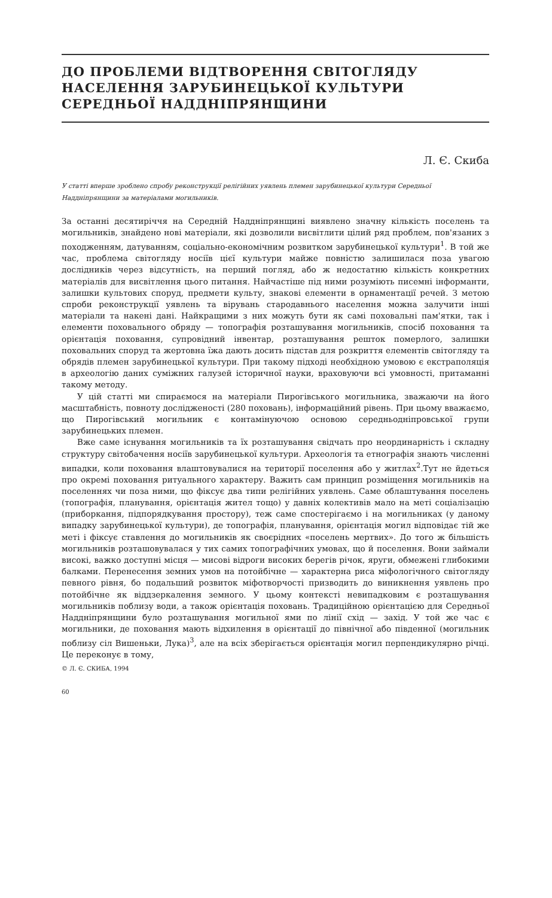ДО ПРОБЛЕМИ ВІДТВОРЕННЯ СВІТОГЛЯДУ
НАСЕЛЕННЯ ЗАРУБИНЕЦЬКОЇ КУЛЬТУРИ
СЕРЕДНЬОЇ НАДДНІПРЯНЩИНИ
Л. Є. Скиба
У статті вперше зроблено спробу реконструкції релігійних уявлень племен зарубинецької культури Середньої Наддніпрянщини за матеріалами могильників.
За останні десятиріччя на Середній Наддніпрянщині виявлено значну кількість поселень та могильників, знайдено нові матеріали, які дозволили висвітлити цілий ряд проблем, пов'язаних з походженням, датуванням, соціально-економічним розвитком зарубинецької культури<sup>1</sup>. В той же час, проблема світогляду носіїв цієї культури майже повністю залишилася поза увагою дослідників через відсутність, на перший погляд, або ж недостатню кількість конкретних матеріалів для висвітлення цього питання. Найчастіше під ними розуміють писемні інформанти, залишки культових споруд, предмети культу, знакові елементи в орнаментації речей. З метою спроби реконструкції уявлень та вірувань стародавнього населення можна залучити інші матеріали та накені дані. Найкращими з них можуть бути як самі поховальні пам'ятки, так і елементи поховального обряду — топографія розташування могильників, спосіб поховання та орієнтація поховання, супровідний інвентар, розташування решток померлого, залишки поховальних споруд та жертовна їжа дають досить підстав для розкриття елементів світогляду та обрядів племен зарубинецької культури. При такому підході необхідною умовою є екстраполяція в археологію даних суміжних галузей історичної науки, враховуючи всі умовності, притаманні такому методу.
У цій статті ми спираємося на матеріали Пирогівського могильника, зважаючи на його масштабність, повноту дослідженості (280 поховань), інформаційний рівень. При цьому вважаємо, що Пирогівський могильник є контамінуючою основою середньодніпровської групи зарубинецьких племен.
Вже саме існування могильників та їх розташування свідчать про неординарність і складну структуру світобачення носіїв зарубинецької культури. Археологія та етнографія знають численні випадки, коли поховання влаштовувалися на території поселення або у житлах<sup>2</sup>.Тут не йдеться про окремі поховання ритуального характеру. Важить сам принцип розміщення могильників на поселеннях чи поза ними, що фіксує два типи релігійних уявлень. Саме облаштування поселень (топографія, планування, орієнтація жител тощо) у давніх колективів мало на меті соціалізацію (приборкання, підпорядкування простору), теж саме спостерігаємо і на могильниках (у даному випадку зарубинецької культури), де топографія, планування, орієнтація могил відповідає тій же меті і фіксує ставлення до могильників як своєрідних «поселень мертвих». До того ж більшість могильників розташовувалася у тих самих топографічних умовах, що й поселення. Вони займали високі, важко доступні місця — мисові відроги високих берегів річок, яруги, обмежені глибокими балками. Перенесення земних умов на потойбічне — характерна риса міфологічного світогляду певного рівня, бо подальший розвиток міфотворчості призводить до виникнення уявлень про потойбічне як віддзеркалення земного. У цьому контексті невипадковим є розташування могильників поблизу води, а також орієнтація поховань. Традиційною орієнтацією для Середньої Наддніпрянщини було розташування могильної ями по лінії схід — захід. У той же час є могильники, де поховання мають відхилення в орієнтації до північної або південної (могильник поблизу сіл Вишеньки, Лука)<sup>3</sup>, але на всіх зберігається орієнтація могил перпендикулярно річці. Це переконує в тому,
© Л. Є. СКИБА, 1994
60